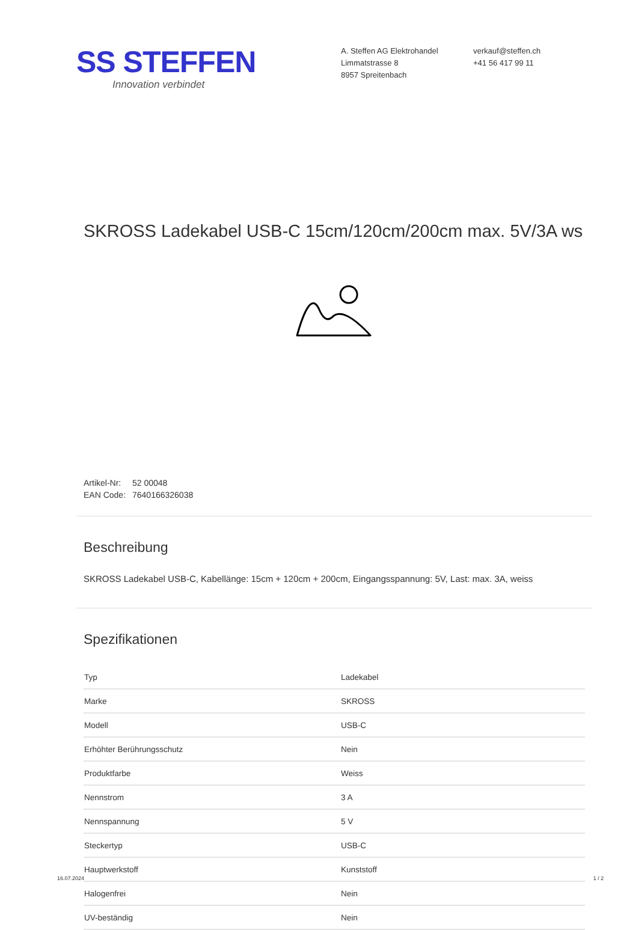SS STEFFEN
Innovation verbindet
A. Steffen AG Elektrohandel
Limmatstrasse 8
8957 Spreitenbach
verkauf@steffen.ch
+41 56 417 99 11
SKROSS Ladekabel USB-C 15cm/120cm/200cm max. 5V/3A ws
Artikel-Nr: 52 00048
EAN Code: 7640166326038
Beschreibung
SKROSS Ladekabel USB-C, Kabellänge: 15cm + 120cm + 200cm, Eingangsspannung: 5V, Last: max. 3A, weiss
Spezifikationen
| Typ | Ladekabel |
| Marke | SKROSS |
| Modell | USB-C |
| Erhöhter Berührungsschutz | Nein |
| Produktfarbe | Weiss |
| Nennstrom | 3 A |
| Nennspannung | 5 V |
| Steckertyp | USB-C |
| Hauptwerkstoff | Kunststoff |
| Halogenfrei | Nein |
| UV-beständig | Nein |
16.07.2024 1 / 2